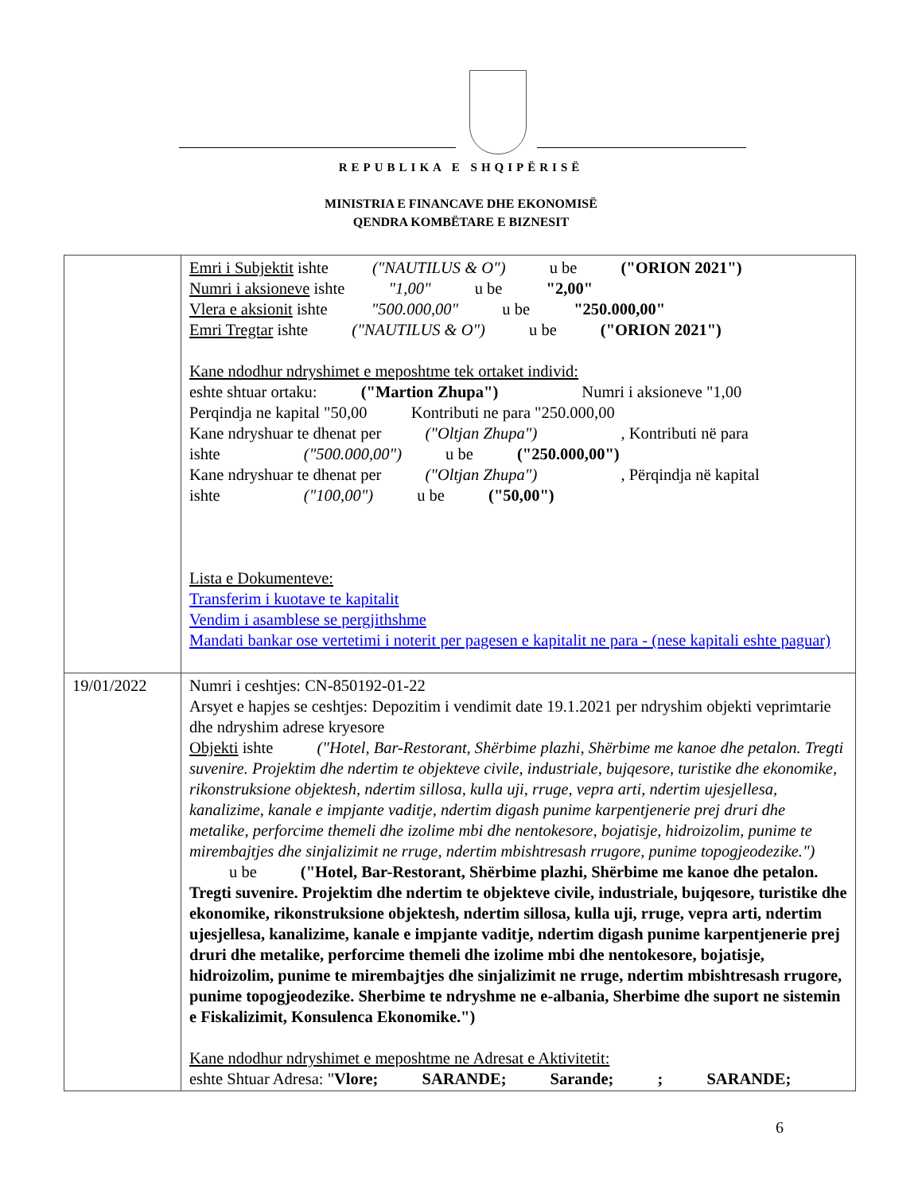REPUBLIKA E SHQIPËRISË
MINISTRIA E FINANCAVE DHE EKONOMISË
QENDRA KOMBËTARE E BIZNESIT
| | Emri i Subjektit ishte ("NAUTILUS & O") u be ("ORION 2021") Numri i aksioneve ishte "1,00" u be "2,00" Vlera e aksionit ishte "500.000,00" u be "250.000,00" Emri Tregtar ishte ("NAUTILUS & O") u be ("ORION 2021") Kane ndodhur ndryshimet e meposhtme tek ortaket individ: eshte shtuar ortaku: ("Martion Zhupa") Numri i aksioneve "1,00 Perqindja ne kapital "50,00 Kontributi ne para "250.000,00 Kane ndryshuar te dhenat per ("Oltjan Zhupa") , Kontributi në para ishte ("500.000,00") u be ("250.000,00") Kane ndryshuar te dhenat per ("Oltjan Zhupa") , Përqindja në kapital ishte ("100,00") u be ("50,00") Lista e Dokumenteve: Transferim i kuotave te kapitalit Vendim i asamblese se pergjithshme Mandati bankar ose vertetimi i noterit per pagesen e kapitalit ne para - (nese kapitali eshte paguar) |
| 19/01/2022 | Numri i ceshtjes: CN-850192-01-22 Arsyet e hapjes se ceshtjes: Depozitim i vendimit date 19.1.2021 per ndryshim objekti veprimtarie dhe ndryshim adrese kryesore Objekti ishte ("Hotel, Bar-Restorant, Shërbime plazhi, Shërbime me kanoe dhe petalon. Tregti suvenire. Projektim dhe ndertim te objekteve civile, industriale, bujqesore, turistike dhe ekonomike, rikonstruksione objektesh, ndertim sillosa, kulla uji, rruge, vepra arti, ndertim ujesjellesa, kanalizime, kanale e impjante vaditje, ndertim digash punime karpentjenerie prej druri dhe metalike, perforcime themeli dhe izolime mbi dhe nentokesore, bojatisje, hidroizolim, punime te mirembajtjes dhe sinjalizimit ne rruge, ndertim mbishtresash rrugore, punime topogjeodezike.") u be ("Hotel, Bar-Restorant, Shërbime plazhi, Shërbime me kanoe dhe petalon. Tregti suvenire. Projektim dhe ndertim te objekteve civile, industriale, bujqesore, turistike dhe ekonomike, rikonstruksione objektesh, ndertim sillosa, kulla uji, rruge, vepra arti, ndertim ujesjellesa, kanalizime, kanale e impjante vaditje, ndertim digash punime karpentjenerie prej druri dhe metalike, perforcime themeli dhe izolime mbi dhe nentokesore, bojatisje, hidroizolim, punime te mirembajtjes dhe sinjalizimit ne rruge, ndertim mbishtresash rrugore, punime topogjeodezike. Sherbime te ndryshme ne e-albania, Sherbime dhe suport ne sistemin e Fiskalizimit, Konsulenca Ekonomike.") Kane ndodhur ndryshimet e meposhtme ne Adresat e Aktivitetit: eshte Shtuar Adresa: " Vlore; SARANDE; Sarande; ; SARANDE; |
6